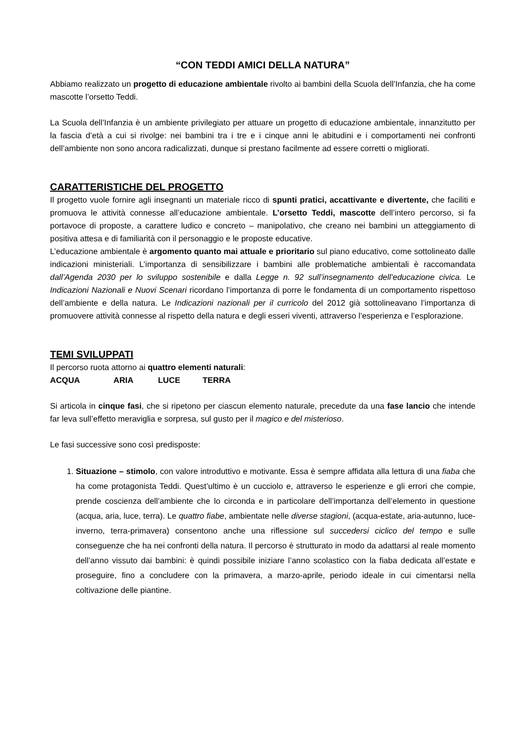“CON TEDDI AMICI DELLA NATURA”
Abbiamo realizzato un progetto di educazione ambientale rivolto ai bambini della Scuola dell’Infanzia, che ha come mascotte l’orsetto Teddi.
La Scuola dell’Infanzia è un ambiente privilegiato per attuare un progetto di educazione ambientale, innanzitutto per la fascia d’età a cui si rivolge: nei bambini tra i tre e i cinque anni le abitudini e i comportamenti nei confronti dell’ambiente non sono ancora radicalizzati, dunque si prestano facilmente ad essere corretti o migliorati.
CARATTERISTICHE DEL PROGETTO
Il progetto vuole fornire agli insegnanti un materiale ricco di spunti pratici, accattivante e divertente, che faciliti e promuova le attività connesse all’educazione ambientale. L’orsetto Teddi, mascotte dell’intero percorso, si fa portavoce di proposte, a carattere ludico e concreto – manipolativo, che creano nei bambini un atteggiamento di positiva attesa e di familiarità con il personaggio e le proposte educative.
L’educazione ambientale è argomento quanto mai attuale e prioritario sul piano educativo, come sottolineato dalle indicazioni ministeriali. L’importanza di sensibilizzare i bambini alle problematiche ambientali è raccomandata dall’Agenda 2030 per lo sviluppo sostenibile e dalla Legge n. 92 sull’insegnamento dell’educazione civica. Le Indicazioni Nazionali e Nuovi Scenari ricordano l’importanza di porre le fondamenta di un comportamento rispettoso dell’ambiente e della natura. Le Indicazioni nazionali per il curricolo del 2012 già sottolineavano l’importanza di promuovere attività connesse al rispetto della natura e degli esseri viventi, attraverso l’esperienza e l’esplorazione.
TEMI SVILUPPATI
Il percorso ruota attorno ai quattro elementi naturali:
ACQUA ARIA LUCE TERRA
Si articola in cinque fasi, che si ripetono per ciascun elemento naturale, precedute da una fase lancio che intende far leva sull’effetto meraviglia e sorpresa, sul gusto per il magico e del misterioso.
Le fasi successive sono così predisposte:
1. Situazione – stimolo, con valore introduttivo e motivante. Essa è sempre affidata alla lettura di una fiaba che ha come protagonista Teddi. Quest’ultimo è un cucciolo e, attraverso le esperienze e gli errori che compie, prende coscienza dell’ambiente che lo circonda e in particolare dell’importanza dell’elemento in questione (acqua, aria, luce, terra). Le quattro fiabe, ambientate nelle diverse stagioni, (acqua-estate, aria-autunno, luce-inverno, terra-primavera) consentono anche una riflessione sul succedersi ciclico del tempo e sulle conseguenze che ha nei confronti della natura. Il percorso è strutturato in modo da adattarsi al reale momento dell’anno vissuto dai bambini: è quindi possibile iniziare l’anno scolastico con la fiaba dedicata all’estate e proseguire, fino a concludere con la primavera, a marzo-aprile, periodo ideale in cui cimentarsi nella coltivazione delle piantine.